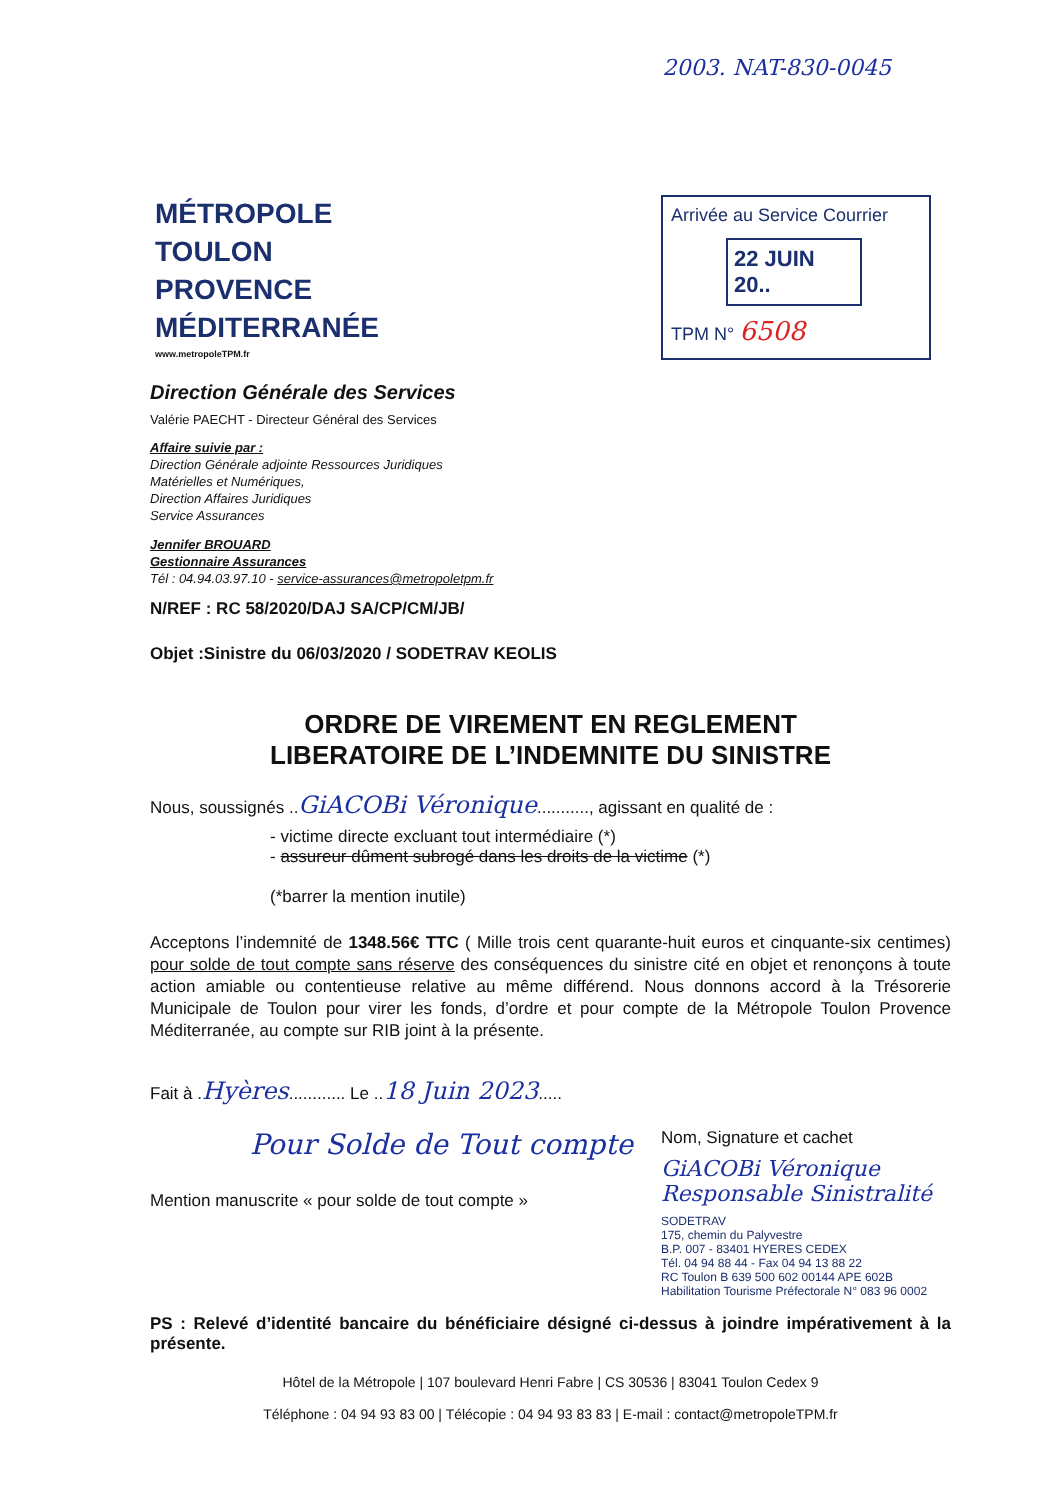2003. NAT-830-0045
MÉTROPOLE
TOULON
PROVENCE
MÉDITERRANÉE
www.metropoleTPM.fr
Arrivée au Service Courrier
22 JUIN 20..
TPM N° 6508
Direction Générale des Services
Valérie PAECHT - Directeur Général des Services
Affaire suivie par :
Direction Générale adjointe Ressources Juridiques
Matérielles et Numériques,
Direction Affaires Juridiques
Service Assurances
Jennifer BROUARD
Gestionnaire Assurances
Tél : 04.94.03.97.10 - service-assurances@metropoletpm.fr
N/REF : RC 58/2020/DAJ SA/CP/CM/JB/
Objet :Sinistre du 06/03/2020 / SODETRAV KEOLIS
ORDRE DE VIREMENT EN REGLEMENT
LIBERATOIRE DE L’INDEMNITE DU SINISTRE
Nous, soussignés ..GiACOBi Véronique..........., agissant en qualité de :
- victime directe excluant tout intermédiaire (*)
- assureur dûment subrogé dans les droits de la victime (*)
(*barrer la mention inutile)
Acceptons l’indemnité de 1348.56€ TTC ( Mille trois cent quarante-huit euros et cinquante-six centimes) pour solde de tout compte sans réserve des conséquences du sinistre cité en objet et renonçons à toute action amiable ou contentieuse relative au même différend. Nous donnons accord à la Trésorerie Municipale de Toulon pour virer les fonds, d’ordre et pour compte de la Métropole Toulon Provence Méditerranée, au compte sur RIB joint à la présente.
Fait à .Hyères............ Le ..18 Juin 2023.....
Pour Solde de Tout compte
Mention manuscrite « pour solde de tout compte »
Nom, Signature et cachet
GiACOBi Véronique
Responsable Sinistralité
SODETRAV
175, chemin du Palyvestre
B.P. 007 - 83401 HYERES CEDEX
Tél. 04 94 88 44 - Fax 04 94 13 88 22
RC Toulon B 639 500 602 00144 APE 602B
Habilitation Tourisme Préfectorale N° 083 96 0002
PS : Relevé d’identité bancaire du bénéficiaire désigné ci-dessus à joindre impérativement à la présente.
Hôtel de la Métropole | 107 boulevard Henri Fabre | CS 30536 | 83041 Toulon Cedex 9
Téléphone : 04 94 93 83 00 | Télécopie : 04 94 93 83 83 | E-mail : contact@metropoleTPM.fr